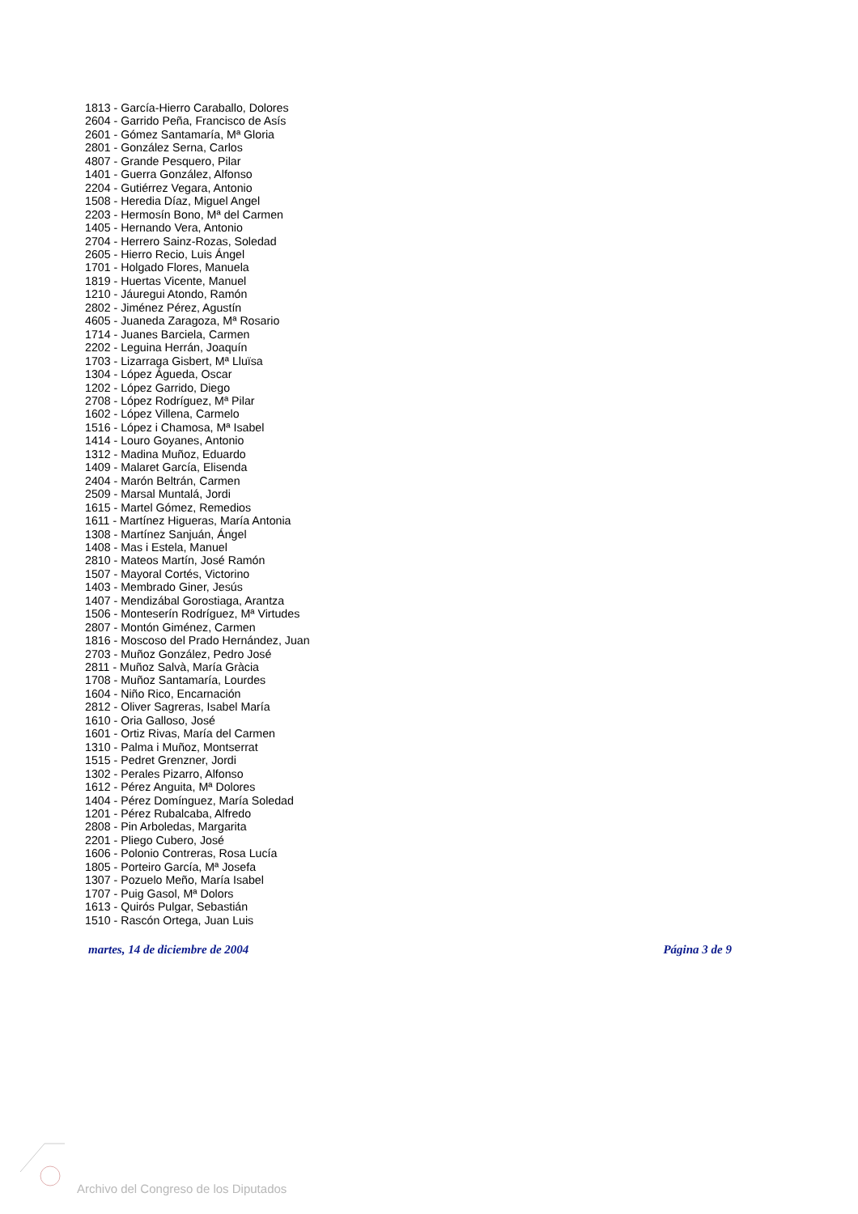1813 - García-Hierro Caraballo, Dolores
2604 - Garrido Peña, Francisco de Asís
2601 - Gómez Santamaría, Mª Gloria
2801 - González Serna, Carlos
4807 - Grande Pesquero, Pilar
1401 - Guerra González, Alfonso
2204 - Gutiérrez Vegara, Antonio
1508 - Heredia Díaz, Miguel Angel
2203 - Hermosín Bono, Mª del Carmen
1405 - Hernando Vera, Antonio
2704 - Herrero Sainz-Rozas, Soledad
2605 - Hierro Recio, Luis Ángel
1701 - Holgado Flores, Manuela
1819 - Huertas Vicente, Manuel
1210 - Jáuregui Atondo, Ramón
2802 - Jiménez Pérez, Agustín
4605 - Juaneda Zaragoza, Mª Rosario
1714 - Juanes Barciela, Carmen
2202 - Leguina Herrán, Joaquín
1703 - Lizarraga Gisbert, Mª Lluïsa
1304 - López Águeda, Oscar
1202 - López Garrido, Diego
2708 - López Rodríguez, Mª Pilar
1602 - López Villena, Carmelo
1516 - López i Chamosa, Mª Isabel
1414 - Louro Goyanes, Antonio
1312 - Madina Muñoz, Eduardo
1409 - Malaret García, Elisenda
2404 - Marón Beltrán, Carmen
2509 - Marsal Muntalá, Jordi
1615 - Martel Gómez, Remedios
1611 - Martínez Higueras, María Antonia
1308 - Martínez Sanjuán, Ángel
1408 - Mas i Estela, Manuel
2810 - Mateos Martín, José Ramón
1507 - Mayoral Cortés, Victorino
1403 - Membrado Giner, Jesús
1407 - Mendizábal Gorostiaga, Arantza
1506 - Monteserín Rodríguez, Mª Virtudes
2807 - Montón Giménez, Carmen
1816 - Moscoso del Prado Hernández, Juan
2703 - Muñoz González, Pedro José
2811 - Muñoz Salvà, María Gràcia
1708 - Muñoz Santamaría, Lourdes
1604 - Niño Rico, Encarnación
2812 - Oliver Sagreras, Isabel María
1610 - Oria Galloso, José
1601 - Ortiz Rivas, María del Carmen
1310 - Palma i Muñoz, Montserrat
1515 - Pedret Grenzner, Jordi
1302 - Perales Pizarro, Alfonso
1612 - Pérez Anguita, Mª Dolores
1404 - Pérez Domínguez, María Soledad
1201 - Pérez Rubalcaba, Alfredo
2808 - Pin Arboledas, Margarita
2201 - Pliego Cubero, José
1606 - Polonio Contreras, Rosa Lucía
1805 - Porteiro García, Mª Josefa
1307 - Pozuelo Meño, María Isabel
1707 - Puig Gasol, Mª Dolors
1613 - Quirós Pulgar, Sebastián
1510 - Rascón Ortega, Juan Luis
martes, 14 de diciembre de 2004 Página 3 de 9
Archivo del Congreso de los Diputados